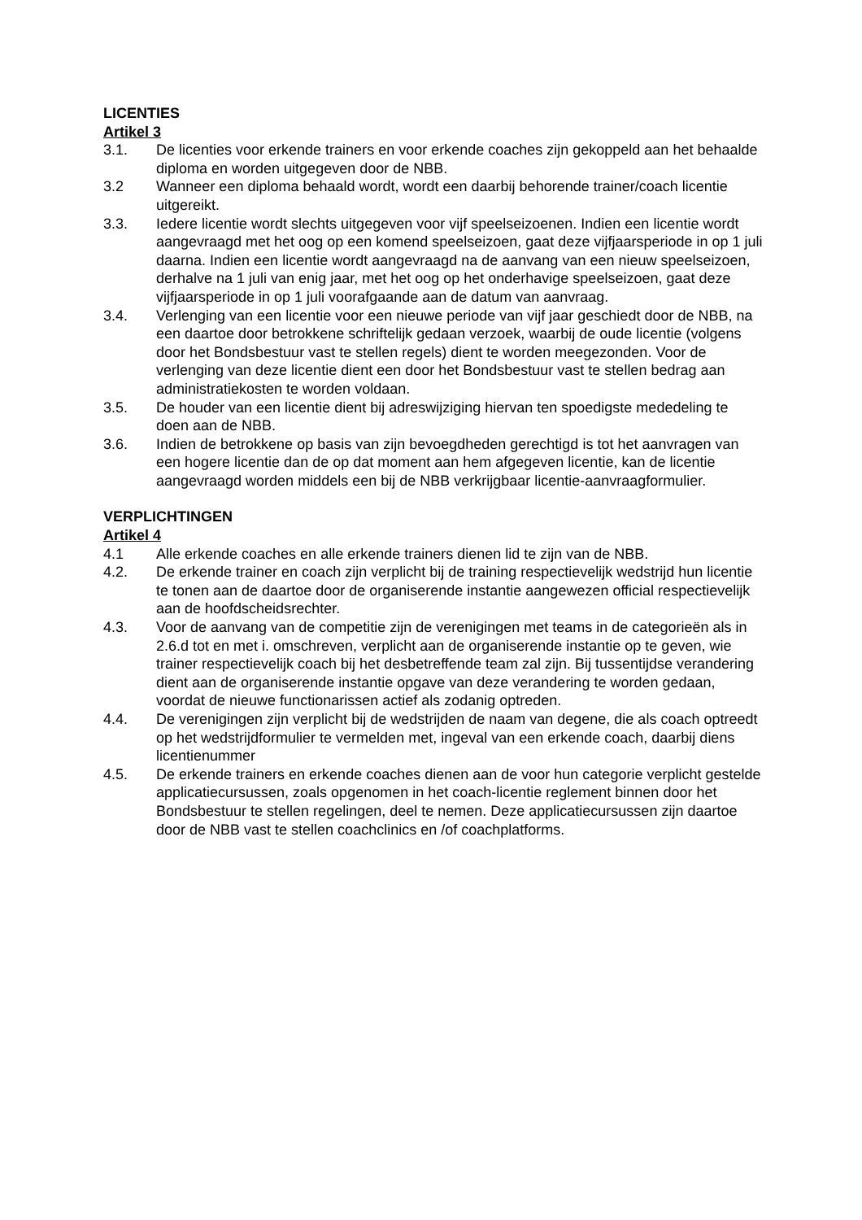LICENTIES
Artikel 3
3.1. De licenties voor erkende trainers en voor erkende coaches zijn gekoppeld aan het behaalde diploma en worden uitgegeven door de NBB.
3.2 Wanneer een diploma behaald wordt, wordt een daarbij behorende trainer/coach licentie uitgereikt.
3.3. Iedere licentie wordt slechts uitgegeven voor vijf speelseizoenen. Indien een licentie wordt aangevraagd met het oog op een komend speelseizoen, gaat deze vijfjaarsperiode in op 1 juli daarna. Indien een licentie wordt aangevraagd na de aanvang van een nieuw speelseizoen, derhalve na 1 juli van enig jaar, met het oog op het onderhavige speelseizoen, gaat deze vijfjaarsperiode in op 1 juli voorafgaande aan de datum van aanvraag.
3.4. Verlenging van een licentie voor een nieuwe periode van vijf jaar geschiedt door de NBB, na een daartoe door betrokkene schriftelijk gedaan verzoek, waarbij de oude licentie (volgens door het Bondsbestuur vast te stellen regels) dient te worden meegezonden. Voor de verlenging van deze licentie dient een door het Bondsbestuur vast te stellen bedrag aan administratiekosten te worden voldaan.
3.5. De houder van een licentie dient bij adreswijziging hiervan ten spoedigste mededeling te doen aan de NBB.
3.6. Indien de betrokkene op basis van zijn bevoegdheden gerechtigd is tot het aanvragen van een hogere licentie dan de op dat moment aan hem afgegeven licentie, kan de licentie aangevraagd worden middels een bij de NBB verkrijgbaar licentie-aanvraagformulier.
VERPLICHTINGEN
Artikel 4
4.1 Alle erkende coaches en alle erkende trainers dienen lid te zijn van de NBB.
4.2. De erkende trainer en coach zijn verplicht bij de training respectievelijk wedstrijd hun licentie te tonen aan de daartoe door de organiserende instantie aangewezen official respectievelijk aan de hoofdscheidsrechter.
4.3. Voor de aanvang van de competitie zijn de verenigingen met teams in de categorieën als in 2.6.d tot en met i. omschreven, verplicht aan de organiserende instantie op te geven, wie trainer respectievelijk coach bij het desbetreffende team zal zijn. Bij tussentijdse verandering dient aan de organiserende instantie opgave van deze verandering te worden gedaan, voordat de nieuwe functionarissen actief als zodanig optreden.
4.4. De verenigingen zijn verplicht bij de wedstrijden de naam van degene, die als coach optreedt op het wedstrijdformulier te vermelden met, ingeval van een erkende coach, daarbij diens licentienummer
4.5. De erkende trainers en erkende coaches dienen aan de voor hun categorie verplicht gestelde applicatiecursussen, zoals opgenomen in het coach-licentie reglement binnen door het Bondsbestuur te stellen regelingen, deel te nemen. Deze applicatiecursussen zijn daartoe door de NBB vast te stellen coachclinics en /of coachplatforms.